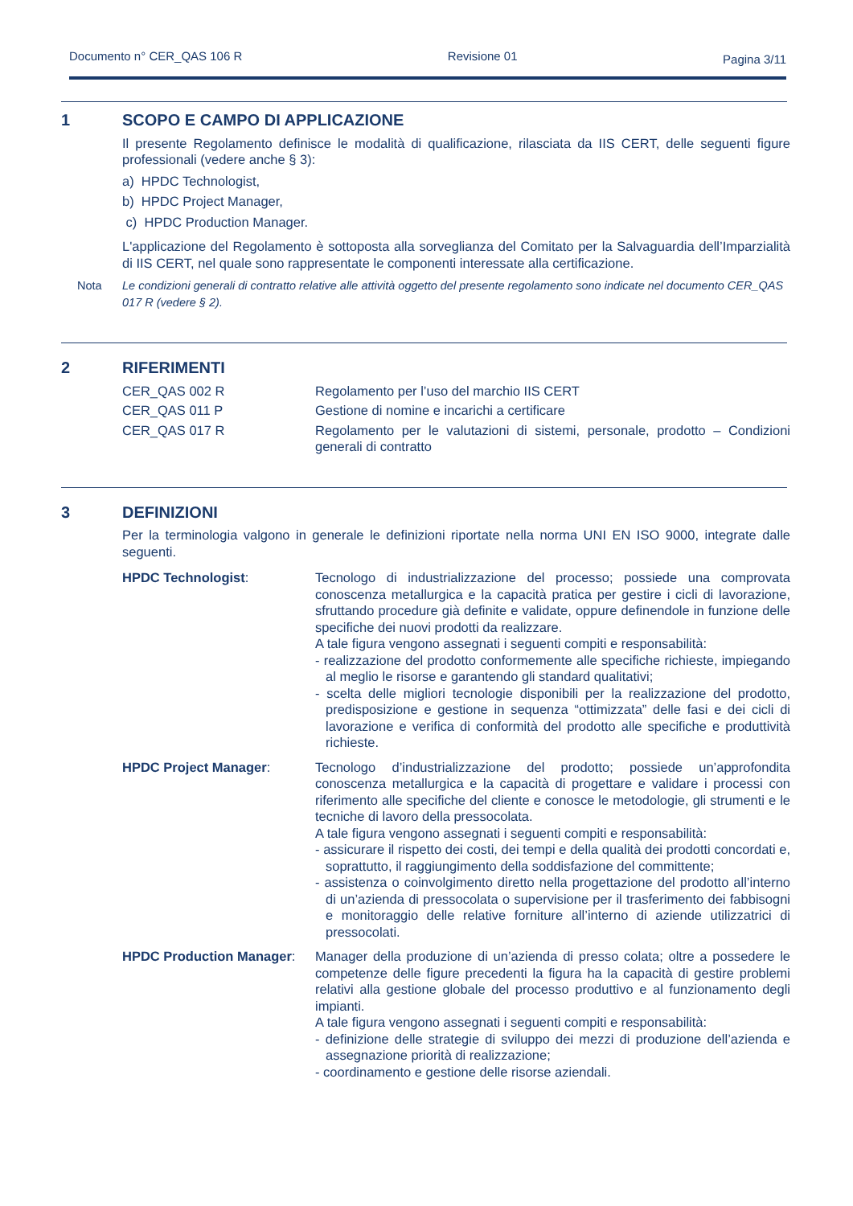Documento n° CER_QAS 106 R Revisione 01 Pagina 3/11
1 SCOPO E CAMPO DI APPLICAZIONE
Il presente Regolamento definisce le modalità di qualificazione, rilasciata da IIS CERT, delle seguenti figure professionali (vedere anche § 3):
a) HPDC Technologist,
b) HPDC Project Manager,
c) HPDC Production Manager.
L'applicazione del Regolamento è sottoposta alla sorveglianza del Comitato per la Salvaguardia dell’Imparzialità di IIS CERT, nel quale sono rappresentate le componenti interessate alla certificazione.
Nota Le condizioni generali di contratto relative alle attività oggetto del presente regolamento sono indicate nel documento CER_QAS 017 R (vedere § 2).
2 RIFERIMENTI
CER_QAS 002 R Regolamento per l’uso del marchio IIS CERT
CER_QAS 011 P Gestione di nomine e incarichi a certificare
CER_QAS 017 R Regolamento per le valutazioni di sistemi, personale, prodotto – Condizioni generali di contratto
3 DEFINIZIONI
Per la terminologia valgono in generale le definizioni riportate nella norma UNI EN ISO 9000, integrate dalle seguenti.
HPDC Technologist: Tecnologo di industrializzazione del processo; possiede una comprovata conoscenza metallurgica e la capacità pratica per gestire i cicli di lavorazione, sfruttando procedure già definite e validate, oppure definendole in funzione delle specifiche dei nuovi prodotti da realizzare.
A tale figura vengono assegnati i seguenti compiti e responsabilità:
- realizzazione del prodotto conformemente alle specifiche richieste, impiegando al meglio le risorse e garantendo gli standard qualitativi;
- scelta delle migliori tecnologie disponibili per la realizzazione del prodotto, predisposizione e gestione in sequenza “ottimizzata” delle fasi e dei cicli di lavorazione e verifica di conformità del prodotto alle specifiche e produttività richieste.
HPDC Project Manager: Tecnologo d’industrializzazione del prodotto; possiede un’approfondita conoscenza metallurgica e la capacità di progettare e validare i processi con riferimento alle specifiche del cliente e conosce le metodologie, gli strumenti e le tecniche di lavoro della pressocolata.
A tale figura vengono assegnati i seguenti compiti e responsabilità:
- assicurare il rispetto dei costi, dei tempi e della qualità dei prodotti concordati e, soprattutto, il raggiungimento della soddisfazione del committente;
- assistenza o coinvolgimento diretto nella progettazione del prodotto all’interno di un’azienda di pressocolata o supervisione per il trasferimento dei fabbisogni e monitoraggio delle relative forniture all’interno di aziende utilizzatrici di pressocolati.
HPDC Production Manager: Manager della produzione di un’azienda di presso colata; oltre a possedere le competenze delle figure precedenti la figura ha la capacità di gestire problemi relativi alla gestione globale del processo produttivo e al funzionamento degli impianti.
A tale figura vengono assegnati i seguenti compiti e responsabilità:
- definizione delle strategie di sviluppo dei mezzi di produzione dell’azienda e assegnazione priorità di realizzazione;
- coordinamento e gestione delle risorse aziendali.